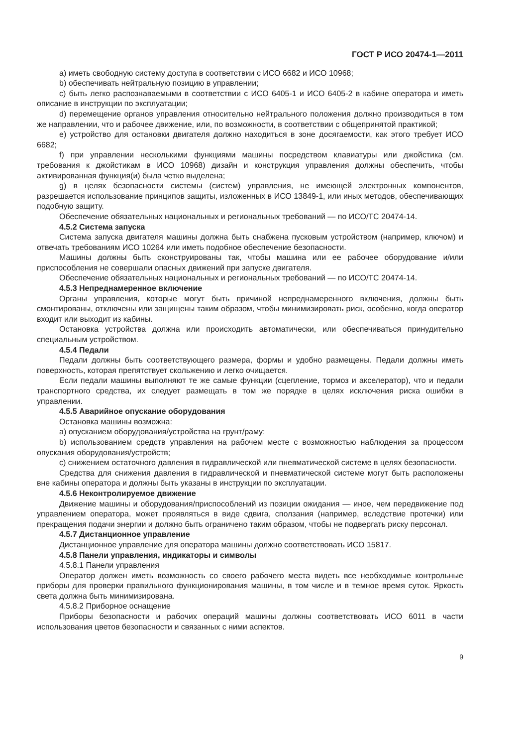ГОСТ Р ИСО 20474-1—2011
a) иметь свободную систему доступа в соответствии с ИСО 6682 и ИСО 10968;
b) обеспечивать нейтральную позицию в управлении;
c) быть легко распознаваемыми в соответствии с ИСО 6405-1 и ИСО 6405-2 в кабине оператора и иметь описание в инструкции по эксплуатации;
d) перемещение органов управления относительно нейтрального положения должно производиться в том же направлении, что и рабочее движение, или, по возможности, в соответствии с общепринятой практикой;
e) устройство для остановки двигателя должно находиться в зоне досягаемости, как этого требует ИСО 6682;
f) при управлении несколькими функциями машины посредством клавиатуры или джойстика (см. требования к джойстикам в ИСО 10968) дизайн и конструкция управления должны обеспечить, чтобы активированная функция(и) была четко выделена;
g) в целях безопасности системы (систем) управления, не имеющей электронных компонентов, разрешается использование принципов защиты, изложенных в ИСО 13849-1, или иных методов, обеспечивающих подобную защиту.
Обеспечение обязательных национальных и региональных требований — по ИСО/ТС 20474-14.
4.5.2 Система запуска
Система запуска двигателя машины должна быть снабжена пусковым устройством (например, ключом) и отвечать требованиям ИСО 10264 или иметь подобное обеспечение безопасности.
Машины должны быть сконструированы так, чтобы машина или ее рабочее оборудование и/или приспособления не совершали опасных движений при запуске двигателя.
Обеспечение обязательных национальных и региональных требований — по ИСО/ТС 20474-14.
4.5.3 Непреднамеренное включение
Органы управления, которые могут быть причиной непреднамеренного включения, должны быть смонтированы, отключены или защищены таким образом, чтобы минимизировать риск, особенно, когда оператор входит или выходит из кабины.
Остановка устройства должна или происходить автоматически, или обеспечиваться принудительно специальным устройством.
4.5.4 Педали
Педали должны быть соответствующего размера, формы и удобно размещены. Педали должны иметь поверхность, которая препятствует скольжению и легко очищается.
Если педали машины выполняют те же самые функции (сцепление, тормоз и акселератор), что и педали транспортного средства, их следует размещать в том же порядке в целях исключения риска ошибки в управлении.
4.5.5 Аварийное опускание оборудования
Остановка машины возможна:
a) опусканием оборудования/устройства на грунт/раму;
b) использованием средств управления на рабочем месте с возможностью наблюдения за процессом опускания оборудования/устройств;
c) снижением остаточного давления в гидравлической или пневматической системе в целях безопасности.
Средства для снижения давления в гидравлической и пневматической системе могут быть расположены вне кабины оператора и должны быть указаны в инструкции по эксплуатации.
4.5.6 Неконтролируемое движение
Движение машины и оборудования/приспособлений из позиции ожидания — иное, чем передвижение под управлением оператора, может проявляться в виде сдвига, сползания (например, вследствие протечки) или прекращения подачи энергии и должно быть ограничено таким образом, чтобы не подвергать риску персонал.
4.5.7 Дистанционное управление
Дистанционное управление для оператора машины должно соответствовать ИСО 15817.
4.5.8 Панели управления, индикаторы и символы
4.5.8.1 Панели управления
Оператор должен иметь возможность со своего рабочего места видеть все необходимые контрольные приборы для проверки правильного функционирования машины, в том числе и в темное время суток. Яркость света должна быть минимизирована.
4.5.8.2 Приборное оснащение
Приборы безопасности и рабочих операций машины должны соответствовать ИСО 6011 в части использования цветов безопасности и связанных с ними аспектов.
9